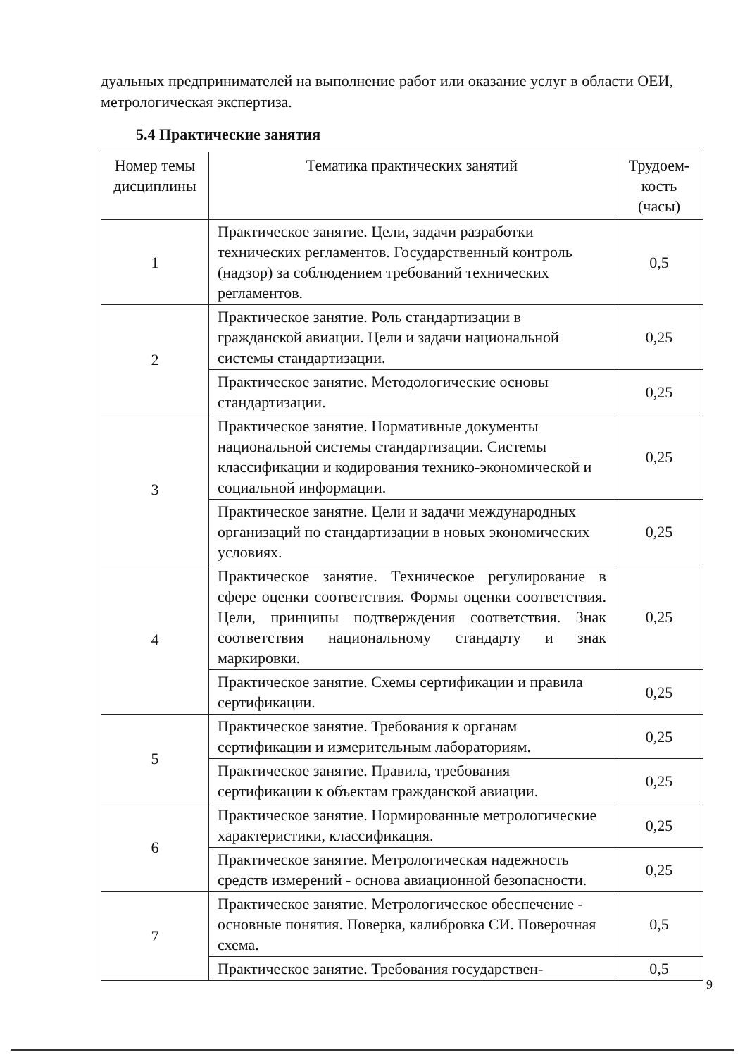дуальных предпринимателей на выполнение работ или оказание услуг в области ОЕИ, метрологическая экспертиза.
5.4 Практические занятия
| Номер темы дисциплины | Тематика практических занятий | Трудоем-кость (часы) |
| --- | --- | --- |
| 1 | Практическое занятие. Цели, задачи разработки технических регламентов. Государственный контроль (надзор) за соблюдением требований технических регламентов. | 0,5 |
| 2 | Практическое занятие. Роль стандартизации в гражданской авиации. Цели и задачи национальной системы стандартизации. | 0,25 |
| | Практическое занятие. Методологические основы стандартизации. | 0,25 |
| 3 | Практическое занятие. Нормативные документы национальной системы стандартизации. Системы классификации и кодирования технико-экономической и социальной информации. | 0,25 |
| | Практическое занятие. Цели и задачи международных организаций по стандартизации в новых экономических условиях. | 0,25 |
| 4 | Практическое занятие. Техническое регулирование в сфере оценки соответствия. Формы оценки соответствия. Цели, принципы подтверждения соответствия. Знак соответствия национальному стандарту и знак маркировки. | 0,25 |
| | Практическое занятие. Схемы сертификации и правила сертификации. | 0,25 |
| 5 | Практическое занятие. Требования к органам сертификации и измерительным лабораториям. | 0,25 |
| | Практическое занятие. Правила, требования сертификации к объектам гражданской авиации. | 0,25 |
| 6 | Практическое занятие. Нормированные метрологические характеристики, классификация. | 0,25 |
| | Практическое занятие. Метрологическая надежность средств измерений - основа авиационной безопасности. | 0,25 |
| 7 | Практическое занятие. Метрологическое обеспечение - основные понятия. Поверка, калибровка СИ. Поверочная схема. | 0,5 |
| | Практическое занятие. Требования государствен- | 0,5 |
9